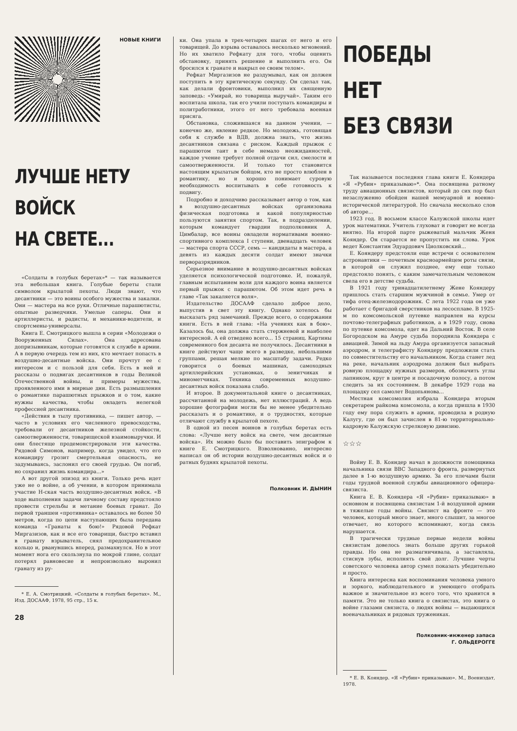НОВЫЕ КНИГИ
ЛУЧШЕ НЕТУ ВОЙСК
НА СВЕТЕ...
«Солдаты в голубых беретах»* — так называется эта небольшая книга. Голубые береты стали символом крылатой пехоты. Люди знают, что десантники — это воины особого мужества и закалки. Они — мастера на все руки. Отличные парашютисты, опытные разведчики. Умелые саперы. Они и артиллеристы, и радисты, и механики-водители, и спортсмены-универсалы.
Книга Е. Смотрицкого вышла в серии «Молодежи о Вооруженных Силах». Она адресована допризывникам, которые готовятся к службе в армии. А в первую очередь тем из них, кто мечтает попасть в воздушно-десантные войска. Они прочтут ее с интересом и с пользой для себя. Есть в ней и рассказы о подвигах десантников в годы Великой Отечественной войны, и примеры мужества, проявленного ими в мирные дни. Есть размышления о романтике парашютных прыжков и о том, какие нужны качества, чтобы овладеть нелегкой профессией десантника.
«Действия в тылу противника, — пишет автор, — часто в условиях его численного превосходства, требовали от десантников железной стойкости, самоотверженности, товарищеской взаимовыручки. И они блестяще продемонстрировали эти качества. Рядовой Симонов, например, когда увидел, что его командиру грозит смертельная опасность, не задумываясь, заслонил его своей грудью. Он погиб, но сохранил жизнь командира...»
А вот другой эпизод из книги. Только речь идет уже не о войне, а об учении, в котором принимала участие Н-ская часть воздушно-десантных войск. «В ходе выполнения задачи личному составу предстояло провести стрельбы и метание боевых гранат. До первой траншеи «противника» оставалось не более 50 метров, когда по цепи наступающих была передана команда «Гранаты к бою!» Рядовой Рефкат Миргазизов, как и все его товарищи, быстро вставил в гранату взрыватель, снял предохранительное кольцо и, рванувшись вперед, размахнулся. Но в этот момент нога его скользнула по мокрой глине, солдат потерял равновесие и непроизвольно выронил гранату из ру-
* Е. А. Смотрицкий. «Солдаты в голубых беретах». М., Изд. ДОСААФ, 1978, 95 стр., 15 к.
28
ки. Она упала в трех-четырех шагах от него и его товарищей. До взрыва оставалось несколько мгновений. Но их хватило Рефкату для того, чтобы оценить обстановку, принять решение и выполнить его. Он бросился к гранате и накрыл ее своим телом».
Рефкат Миргазизов не раздумывал, как он должен поступить в эту критическую секунду. Он сделал так, как делали фронтовики, выполнил их священную заповедь: «Умирай, но товарища выручай». Таким его воспитала школа, так его учили поступать командиры и политработники, этого от него требовала военная присяга.
Обстановка, сложившаяся на данном учении, — конечно же, явление редкое. Но молодежь, готовящая себя к службе в ВДВ, должна знать, что жизнь десантников связана с риском. Каждый прыжок с парашютом таит в себе немало неожиданностей, каждое учение требует полной отдачи сил, смелости и самоотверженности. И только тот становится настоящим крылатым бойцом, кто не просто влюблен в романтику, но и хорошо понимает суровую необходимость воспитывать в себе готовность к подвигу.
Подробно и доходчиво рассказывает автор о том, как в воздушно-десантных войсках организована физическая подготовка и какой популярностью пользуются занятия спортом. Так, в подразделении, которым командует гвардии подполковник А. Цимбалар, все воины овладели нормативами военно-спортивного комплекса I ступени, двенадцать человек — мастера спорта СССР, семь — кандидаты в мастера, а девять из каждых десяти солдат имеют значки перворазрядников.
Серьезное внимание в воздушно-десантных войсках уделяется психологической подготовке. И, пожалуй, главным испытанием воли для каждого воина является первый прыжок с парашютом. Об этом идет речь в главе «Так закаляется воля».
Издательство ДОСААФ сделало доброе дело, выпустив в свет эту книгу. Однако хотелось бы высказать ряд замечаний. Прежде всего, о содержании книги. Есть в ней глава: «На учениях как в бою». Казалось бы, она должна стать стержневой и наиболее интересной. А ей отведено всего... 15 страниц. Картины современного боя десанта не получилось. Десантники в книге действуют чаще всего в разведке, небольшими группами, решая мелкие по масштабу задачи. Редко говорится о боевых машинах, самоходных артиллерийских установках, о зенитчиках и минометчиках. Техника современных воздушно-десантных войск показана слабо.
И второе. В документальной книге о десантниках, рассчитанной на молодежь, нет иллюстраций. А ведь хорошие фотографии могли бы не менее убедительно рассказать и о романтике, и о трудностях, которые отличают службу в крылатой пехоте.
В одной из песен воинов в голубых беретах есть слова: «Лучше нету войск на свете, чем десантные войска». Их можно было бы поставить эпиграфом к книге Е. Смотрицкого. Взволнованно, интересно написал он об истории воздушно-десантных войск и о ратных буднях крылатой пехоты.
Полковник И. ДЫНИН
ПОБЕДЫ НЕТ
БЕЗ СВЯЗИ
Так называется последняя глава книги Е. Кояндера «Я «Рубин» приказываю»*. Она посвящена ратному труду авиационных связистов, который до сих пор был незаслуженно обойден нашей мемуарной и военно-исторической литературой. Но сначала несколько слов об авторе...
1923 год. В восьмом классе Калужской школы идет урок математики. Учитель глуховат и говорит не всегда внятно. На второй парте рыжеватый мальчик Женя Кояндер. Он старается не пропустить ни слова. Урок ведет Константин Эдуардович Циолковский...
Е. Кояндеру предстояли еще встречи с основателем астронавтики — почетным красноармейцем роты связи, в которой он служил позднее, ему еще только предстояло понять, с каким замечательным человеком свела его в детстве судьба.
В 1921 году тринадцатилетнему Жене Кояндеру пришлось стать старшим мужчиной в семье. Умер от тифа отец-железнодорожник. С лета 1922 года он уже работает с бригадой сверстников на лесосплаве. В 1925-м по комсомольской путевке направлен на курсы почтово-телеграфных работников, а в 1929 году, снова по путевке комсомола, едет на Дальний Восток. В селе Богородском на Амуре судьба породнила Кояндера с авиацией. Зимой на льду Амура организуется запасный аэродром, и телеграфисту Кояндеру предложили стать по совместительству его начальником. Когда станет лед на реке, начальник аэродрома должен был выбрать ровную площадку нужных размеров, обозначить углы лапником, круг в центре и посадочную полосу, а потом следить за их состоянием. В декабре 1929 года на площадку сел самолет Водопьянова...
Местная комсомолия избрала Кояндера вторым секретарем райкома комсомола, а когда пришла в 1930 году ему пора служить в армии, проводила в родную Калугу, где он был зачислен в 81-ю территориально-кадровую Калужскую стрелковую дивизию.
☆☆☆
Войну Е. В. Кояндер начал в должности помощника начальника связи ВВС Западного фронта, развернутых далее в 1-ю воздушную армию. За его плечами были годы трудной военной службы авиационного офицера-связиста.
Книга Е. В. Кояндера «Я «Рубин» приказываю» в основном и посвящена связистам 1-й воздушной армии в тяжелые годы войны. Связист на фронте — это человек, который много знает, много слышит, за многое отвечает, но которого вспоминают, когда связь нарушается.
В трагически трудные первые недели войны связистам довелось знать больше других горькой правды. Но она не размагничивала, а заставляла, стиснув зубы, исполнять свой долг. Лучшие черты советского человека автор сумел показать убедительно и просто.
Книга интересна как воспоминания человека умного и зоркого, наблюдательного и умеющего отобрать важное и значительное из всего того, что хранится в памяти. Это не только книга о связистах, это книга о войне глазами связиста, о людях войны — выдающихся военачальниках и рядовых тружениках.
Полковник-инженер запаса
Г. ОЛЬДЕРОГГЕ
* Е. В. Кояндер. «Я «Рубин» приказываю». М., Воениздат, 1978.